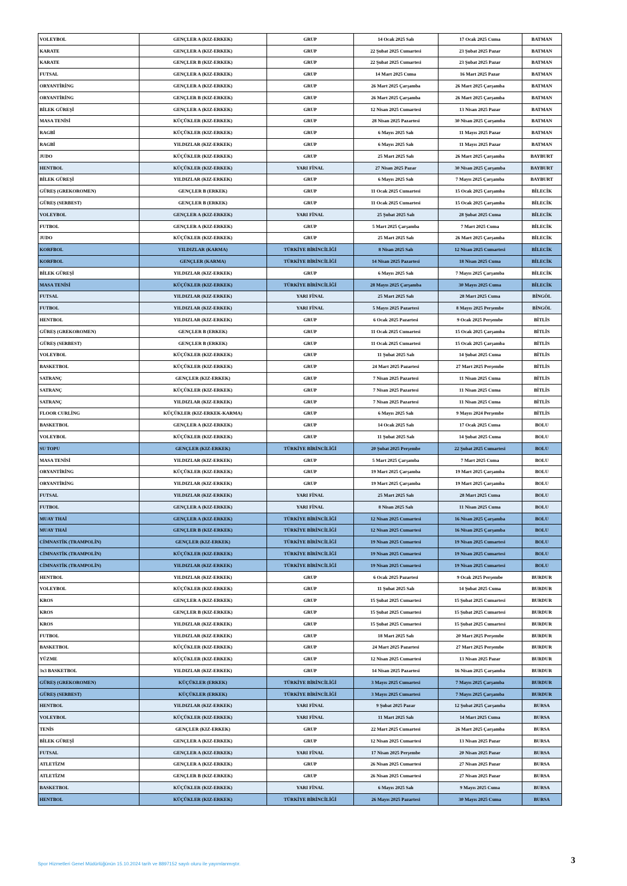| VOLEYBOL | GENÇLER A (KIZ-ERKEK) | GRUP | 14 Ocak 2025 Salı | 17 Ocak 2025 Cuma | BATMAN |
| KARATE | GENÇLER A (KIZ-ERKEK) | GRUP | 22 Şubat 2025 Cumartesi | 23 Şubat 2025 Pazar | BATMAN |
| KARATE | GENÇLER B (KIZ-ERKEK) | GRUP | 22 Şubat 2025 Cumartesi | 23 Şubat 2025 Pazar | BATMAN |
| FUTSAL | GENÇLER A (KIZ-ERKEK) | GRUP | 14 Mart 2025 Cuma | 16 Mart 2025 Pazar | BATMAN |
| ORYANTİRİNG | GENÇLER A (KIZ-ERKEK) | GRUP | 26 Mart 2025 Çarşamba | 26 Mart 2025 Çarşamba | BATMAN |
| ORYANTİRİNG | GENÇLER B (KIZ-ERKEK) | GRUP | 26 Mart 2025 Çarşamba | 26 Mart 2025 Çarşamba | BATMAN |
| BİLEK GÜREŞİ | GENÇLER A (KIZ-ERKEK) | GRUP | 12 Nisan 2025 Cumartesi | 13 Nisan 2025 Pazar | BATMAN |
| MASA TENİSİ | KÜÇÜKLER (KIZ-ERKEK) | GRUP | 28 Nisan 2025 Pazartesi | 30 Nisan 2025 Çarşamba | BATMAN |
| RAGBİ | KÜÇÜKLER (KIZ-ERKEK) | GRUP | 6 Mayıs 2025 Salı | 11 Mayıs 2025 Pazar | BATMAN |
| RAGBİ | YILDIZLAR (KIZ-ERKEK) | GRUP | 6 Mayıs 2025 Salı | 11 Mayıs 2025 Pazar | BATMAN |
| JUDO | KÜÇÜKLER (KIZ-ERKEK) | GRUP | 25 Mart 2025 Salı | 26 Mart 2025 Çarşamba | BAYBURT |
| HENTBOL | KÜÇÜKLER (KIZ-ERKEK) | YARI FİNAL | 27 Nisan 2025 Pazar | 30 Nisan 2025 Çarşamba | BAYBURT |
| BİLEK GÜREŞİ | YILDIZLAR (KIZ-ERKEK) | GRUP | 6 Mayıs 2025 Salı | 7 Mayıs 2025 Çarşamba | BAYBURT |
| GÜREŞ (GREKOROMEN) | GENÇLER B (ERKEK) | GRUP | 11 Ocak 2025 Cumartesi | 15 Ocak 2025 Çarşamba | BİLECİK |
| GÜREŞ (SERBEST) | GENÇLER B (ERKEK) | GRUP | 11 Ocak 2025 Cumartesi | 15 Ocak 2025 Çarşamba | BİLECİK |
| VOLEYBOL | GENÇLER A (KIZ-ERKEK) | YARI FİNAL | 25 Şubat 2025 Salı | 28 Şubat 2025 Cuma | BİLECİK |
| FUTBOL | GENÇLER A (KIZ-ERKEK) | GRUP | 5 Mart 2025 Çarşamba | 7 Mart 2025 Cuma | BİLECİK |
| JUDO | KÜÇÜKLER (KIZ-ERKEK) | GRUP | 25 Mart 2025 Salı | 26 Mart 2025 Çarşamba | BİLECİK |
| KORFBOL | YILDIZLAR (KARMA) | TÜRKİYE BİRİNCİLİĞİ | 8 Nisan 2025 Salı | 12 Nisan 2025 Cumartesi | BİLECİK |
| KORFBOL | GENÇLER (KARMA) | TÜRKİYE BİRİNCİLİĞİ | 14 Nisan 2025 Pazartesi | 18 Nisan 2025 Cuma | BİLECİK |
| BİLEK GÜREŞİ | YILDIZLAR (KIZ-ERKEK) | GRUP | 6 Mayıs 2025 Salı | 7 Mayıs 2025 Çarşamba | BİLECİK |
| MASA TENİSİ | KÜÇÜKLER (KIZ-ERKEK) | TÜRKİYE BİRİNCİLİĞİ | 28 Mayıs 2025 Çarşamba | 30 Mayıs 2025 Cuma | BİLECİK |
| FUTSAL | YILDIZLAR (KIZ-ERKEK) | YARI FİNAL | 25 Mart 2025 Salı | 28 Mart 2025 Cuma | BİNGÖL |
| FUTBOL | YILDIZLAR (KIZ-ERKEK) | YARI FİNAL | 5 Mayıs 2025 Pazartesi | 8 Mayıs 2025 Perşembe | BİNGÖL |
| HENTBOL | YILDIZLAR (KIZ-ERKEK) | GRUP | 6 Ocak 2025 Pazartesi | 9 Ocak 2025 Perşembe | BİTLİS |
| GÜREŞ (GREKOROMEN) | GENÇLER B (ERKEK) | GRUP | 11 Ocak 2025 Cumartesi | 15 Ocak 2025 Çarşamba | BİTLİS |
| GÜREŞ (SERBEST) | GENÇLER B (ERKEK) | GRUP | 11 Ocak 2025 Cumartesi | 15 Ocak 2025 Çarşamba | BİTLİS |
| VOLEYBOL | KÜÇÜKLER (KIZ-ERKEK) | GRUP | 11 Şubat 2025 Salı | 14 Şubat 2025 Cuma | BİTLİS |
| BASKETBOL | KÜÇÜKLER (KIZ-ERKEK) | GRUP | 24 Mart 2025 Pazartesi | 27 Mart 2025 Perşembe | BİTLİS |
| SATRANÇ | GENÇLER (KIZ-ERKEK) | GRUP | 7 Nisan 2025 Pazartesi | 11 Nisan 2025 Cuma | BİTLİS |
| SATRANÇ | KÜÇÜKLER (KIZ-ERKEK) | GRUP | 7 Nisan 2025 Pazartesi | 11 Nisan 2025 Cuma | BİTLİS |
| SATRANÇ | YILDIZLAR (KIZ-ERKEK) | GRUP | 7 Nisan 2025 Pazartesi | 11 Nisan 2025 Cuma | BİTLİS |
| FLOOR CURLİNG | KÜÇÜKLER (KIZ-ERKEK-KARMA) | GRUP | 6 Mayıs 2025 Salı | 9 Mayıs 2024 Perşembe | BİTLİS |
| BASKETBOL | GENÇLER A (KIZ-ERKEK) | GRUP | 14 Ocak 2025 Salı | 17 Ocak 2025 Cuma | BOLU |
| VOLEYBOL | KÜÇÜKLER (KIZ-ERKEK) | GRUP | 11 Şubat 2025 Salı | 14 Şubat 2025 Cuma | BOLU |
| SU TOPU | GENÇLER (KIZ-ERKEK) | TÜRKİYE BİRİNCİLİĞİ | 20 Şubat 2025 Perşembe | 22 Şubat 2025 Cumartesi | BOLU |
| MASA TENİSİ | YILDIZLAR (KIZ-ERKEK) | GRUP | 5 Mart 2025 Çarşamba | 7 Mart 2025 Cuma | BOLU |
| ORYANTİRİNG | KÜÇÜKLER (KIZ-ERKEK) | GRUP | 19 Mart 2025 Çarşamba | 19 Mart 2025 Çarşamba | BOLU |
| ORYANTİRİNG | YILDIZLAR (KIZ-ERKEK) | GRUP | 19 Mart 2025 Çarşamba | 19 Mart 2025 Çarşamba | BOLU |
| FUTSAL | YILDIZLAR (KIZ-ERKEK) | YARI FİNAL | 25 Mart 2025 Salı | 28 Mart 2025 Cuma | BOLU |
| FUTBOL | GENÇLER A (KIZ-ERKEK) | YARI FİNAL | 8 Nisan 2025 Salı | 11 Nisan 2025 Cuma | BOLU |
| MUAY THAİ | GENÇLER A (KIZ-ERKEK) | TÜRKİYE BİRİNCİLİĞİ | 12 Nisan 2025 Cumartesi | 16 Nisan 2025 Çarşamba | BOLU |
| MUAY THAİ | GENÇLER B (KIZ-ERKEK) | TÜRKİYE BİRİNCİLİĞİ | 12 Nisan 2025 Cumartesi | 16 Nisan 2025 Çarşamba | BOLU |
| CİMNASTİK (TRAMPOLİN) | GENÇLER (KIZ-ERKEK) | TÜRKİYE BİRİNCİLİĞİ | 19 Nisan 2025 Cumartesi | 19 Nisan 2025 Cumartesi | BOLU |
| CİMNASTİK (TRAMPOLİN) | KÜÇÜKLER (KIZ-ERKEK) | TÜRKİYE BİRİNCİLİĞİ | 19 Nisan 2025 Cumartesi | 19 Nisan 2025 Cumartesi | BOLU |
| CİMNASTİK (TRAMPOLİN) | YILDIZLAR (KIZ-ERKEK) | TÜRKİYE BİRİNCİLİĞİ | 19 Nisan 2025 Cumartesi | 19 Nisan 2025 Cumartesi | BOLU |
| HENTBOL | YILDIZLAR (KIZ-ERKEK) | GRUP | 6 Ocak 2025 Pazartesi | 9 Ocak 2025 Perşembe | BURDUR |
| VOLEYBOL | KÜÇÜKLER (KIZ-ERKEK) | GRUP | 11 Şubat 2025 Salı | 14 Şubat 2025 Cuma | BURDUR |
| KROS | GENÇLER A (KIZ-ERKEK) | GRUP | 15 Şubat 2025 Cumartesi | 15 Şubat 2025 Cumartesi | BURDUR |
| KROS | GENÇLER B (KIZ-ERKEK) | GRUP | 15 Şubat 2025 Cumartesi | 15 Şubat 2025 Cumartesi | BURDUR |
| KROS | YILDIZLAR (KIZ-ERKEK) | GRUP | 15 Şubat 2025 Cumartesi | 15 Şubat 2025 Cumartesi | BURDUR |
| FUTBOL | YILDIZLAR (KIZ-ERKEK) | GRUP | 18 Mart 2025 Salı | 20 Mart 2025 Perşembe | BURDUR |
| BASKETBOL | KÜÇÜKLER (KIZ-ERKEK) | GRUP | 24 Mart 2025 Pazartesi | 27 Mart 2025 Perşembe | BURDUR |
| YÜZME | KÜÇÜKLER (KIZ-ERKEK) | GRUP | 12 Nisan 2025 Cumartesi | 13 Nisan 2025 Pazar | BURDUR |
| 3x3 BASKETBOL | YILDIZLAR (KIZ-ERKEK) | GRUP | 14 Nisan 2025 Pazartesi | 16 Nisan 2025 Çarşamba | BURDUR |
| GÜREŞ (GREKOROMEN) | KÜÇÜKLER (ERKEK) | TÜRKİYE BİRİNCİLİĞİ | 3 Mayıs 2025 Cumartesi | 7 Mayıs 2025 Çarşamba | BURDUR |
| GÜREŞ (SERBEST) | KÜÇÜKLER (ERKEK) | TÜRKİYE BİRİNCİLİĞİ | 3 Mayıs 2025 Cumartesi | 7 Mayıs 2025 Çarşamba | BURDUR |
| HENTBOL | YILDIZLAR (KIZ-ERKEK) | YARI FİNAL | 9 Şubat 2025 Pazar | 12 Şubat 2025 Çarşamba | BURSA |
| VOLEYBOL | KÜÇÜKLER (KIZ-ERKEK) | YARI FİNAL | 11 Mart 2025 Salı | 14 Mart 2025 Cuma | BURSA |
| TENİS | GENÇLER (KIZ-ERKEK) | GRUP | 22 Mart 2025 Cumartesi | 26 Mart 2025 Çarşamba | BURSA |
| BİLEK GÜREŞİ | GENÇLER A (KIZ-ERKEK) | GRUP | 12 Nisan 2025 Cumartesi | 13 Nisan 2025 Pazar | BURSA |
| FUTSAL | GENÇLER A (KIZ-ERKEK) | YARI FİNAL | 17 Nisan 2025 Perşembe | 20 Nisan 2025 Pazar | BURSA |
| ATLETİZM | GENÇLER A (KIZ-ERKEK) | GRUP | 26 Nisan 2025 Cumartesi | 27 Nisan 2025 Pazar | BURSA |
| ATLETİZM | GENÇLER B (KIZ-ERKEK) | GRUP | 26 Nisan 2025 Cumartesi | 27 Nisan 2025 Pazar | BURSA |
| BASKETBOL | KÜÇÜKLER (KIZ-ERKEK) | YARI FİNAL | 6 Mayıs 2025 Salı | 9 Mayıs 2025 Cuma | BURSA |
| HENTBOL | KÜÇÜKLER (KIZ-ERKEK) | TÜRKİYE BİRİNCİLİĞİ | 26 Mayıs 2025 Pazartesi | 30 Mayıs 2025 Cuma | BURSA |
Spor Hizmetleri Genel Müdürlüğünün 15.10.2024 tarih ve 8897152 sayılı oluru ile yayımlanmıştır.
3